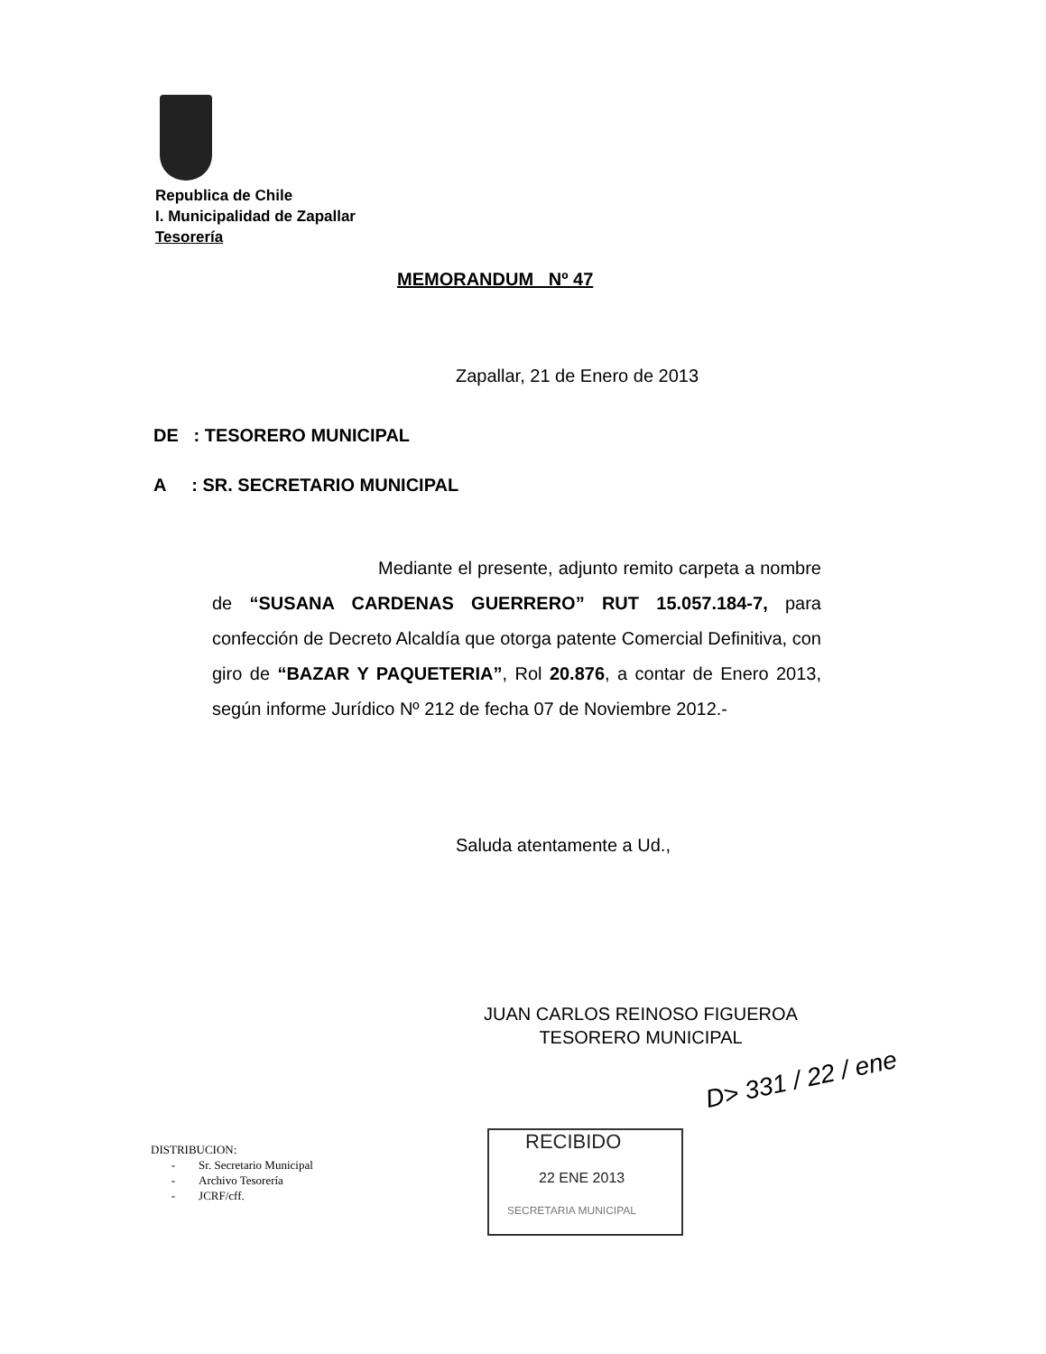Republica de Chile
I. Municipalidad de Zapallar
Tesorería
MEMORANDUM Nº 47
Zapallar, 21 de Enero de 2013
DE : TESORERO MUNICIPAL
A : SR. SECRETARIO MUNICIPAL
Mediante el presente, adjunto remito carpeta a nombre de “SUSANA CARDENAS GUERRERO” RUT 15.057.184-7, para confección de Decreto Alcaldía que otorga patente Comercial Definitiva, con giro de “BAZAR Y PAQUETERIA”, Rol 20.876, a contar de Enero 2013, según informe Jurídico Nº 212 de fecha 07 de Noviembre 2012.-
Saluda atentamente a Ud.,
JUAN CARLOS REINOSO FIGUEROA
TESORERO MUNICIPAL
D> 331 / 22 / ene
DISTRIBUCION:
- Sr. Secretario Municipal
- Archivo Tesorería
- JCRF/cff.
RECIBIDO
22 ENE 2013
SECRETARIA MUNICIPAL